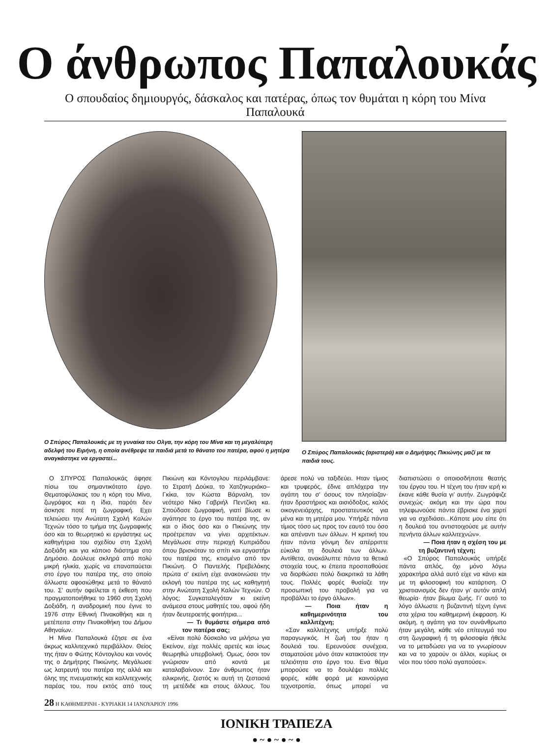Ο άνθρωπος Παπαλουκάς
Ο σπουδαίος δημιουργός, δάσκαλος και πατέρας, όπως τον θυμάται η κόρη του Μίνα Παπαλουκά
Ο Σπύρος Παπαλουκάς με τη γυναίκα του Ολγα, την κόρη του Μίνα και τη μεγαλύτερη αδελφή του Ειρήνη, η οποία ανέθρεψε τα παιδιά μετά το θάνατο του πατέρα, αφού η μητέρα αναγκάστηκε να εργαστεί...
Ο Σπύρος Παπαλουκάς (αριστερά) και ο Δημήτρης Πικιώνης μαζί με τα παιδιά τους.
Ο ΣΠΥΡΟΣ Παπαλουκάς άφησε πίσω του σημαντικότατο έργο. Θεματοφύλακας του η κόρη του Μίνα, ζωγράφος και η ίδια, παρότι δεν άσκησε ποτέ τη ζωγραφική. Εχει τελειώσει την Ανώτατη Σχολή Καλών Τεχνών τόσο το τμήμα της ζωγραφικής όσο και το θεωρητικό κι εργάστηκε ως καθηγήτρια του σχεδίου στη Σχολή Δοξιάδη και για κάποιο διάστημα στο Δημόσιο. Δούλευε σκληρά από πολύ μικρή ηλικία, χωρίς να επαναπαύεται στο έργο του πατέρα της, στο οποίο άλλωστε αφοσιώθηκε μετά το θάνατό του. Σ' αυτήν οφείλεται η έκθεση που πραγματοποιήθηκε το 1960 στη Σχολή Δοξιάδη, η αναδρομική που έγινε το 1976 στην Εθνική Πινακοθήκη και η μετέπειτα στην Πινακοθήκη του Δήμου Αθηναίων.
Η Μίνα Παπαλουκά έζησε σε ένα άκρως καλλιτεχνικό περιβάλλον. Θείος της ήταν ο Φώτης Κόντογλου και νονός της ο Δημήτρης Πικιώνης. Μεγάλωσε ως λατρευτή του πατέρα της αλλά και όλης της πνευματικής και καλλιτεχνικής παρέας του, που εκτός από τους Πικιώνη και Κόντογλου περιλάμβανε: το Στρατή Δούκα, το Χατζηκυριάκο–Γκίκα, τον Κώστα Βάρναλη, τον νεότερο Νίκο Γαβριήλ Πεντζίκη κα. Σπούδασε ζωγραφική, γιατί βίωσε κι αγάπησε το έργο του πατέρα της, αν και ο ίδιος όσο και ο Πικιώνης την προέτρεπαν να γίνει αρχιτέκτων. Μεγάλωσε στην περιοχή Κυπριάδου όπου βρισκόταν το σπίτι και εργαστήρι του πατέρα της, κτισμένο από τον Πικιώνη. Ο Παντελής Πρεβελάκης πρώτα σ' εκείνη είχε ανακοινώσει την εκλογή του πατέρα της ως καθηγητή στην Ανώτατη Σχολή Καλών Τεχνών. Ο λόγος; Συγκαταλεγόταν κι εκείνη ανάμεσα στους μαθητές του, αφού ήδη ήταν δευτεροετής φοιτήτρια...
— Τι θυμάστε σήμερα από τον πατέρα σας;
«Είναι πολύ δύσκολο να μιλήσω για Εκείνον, είχε πολλές αρετές και ίσως θεωρηθώ υπερβολική. Ομως, όσοι τον γνώρισαν από κοντά με καταλαβαίνουν. Σαν άνθρωπος ήταν ειλικρινής, ζεστός κι αυτή τη ζεστασιά τη μετέδιδε και στους άλλους. Του άρεσε πολύ να ταξιδεύει. Ηταν τίμιος και τρυφερός, έδινε απλόχερα την αγάπη του σ' όσους τον πλησίαζαν· ήταν δραστήριος και αισιόδοξος, καλός οικογενειάρχης, προστατευτικός για μένα και τη μητέρα μου. Υπήρξε πάντα τίμιος τόσο ως προς τον εαυτό του όσο και απέναντι των άλλων. Η κριτική του ήταν πάντα γόνιμη δεν απέρριπτε εύκολα τη δουλειά των άλλων. Αντίθετα, ανακάλυπτε πάντα τα θετικά στοιχεία τους, κι έπειτα προσπαθούσε να διορθώσει πολύ διακριτικά τα λάθη τους. Πολλές φορές θυσίαζε την προσωπική του προβολή για να προβάλλει το έργο άλλων».
— Ποια ήταν η καθημερινότητα του καλλιτέχνη;
«Σαν καλλιτέχνης υπήρξε πολύ παραγωγικός. Η ζωή του ήταν η δουλειά του. Ερευνούσε συνέχεια, σταματούσε μόνο όταν κατακτούσε την τελειότητα στο έργο του. Ενα θέμα μπορούσε να το δουλέψει πολλές φορές, κάθε φορά με καινούργια τεχνοτροπία, όπως μπορεί να διαπιστώσει ο οποιοσδήποτε θεατής του έργου του. Η τέχνη του ήταν ιερή κι έκανε κάθε θυσία γι' αυτήν. Ζωγράφιζε συνεχώς· ακόμη και την ώρα που τηλεφωνούσε πάντα έβρισκε ένα χαρτί για να σχεδιάσει...Κάποτε μου είπε ότι η δουλειά του αντιστοιχούσε με αυτήν πενήντα άλλων καλλιτεχνών».
— Ποια ήταν η σχέση του με τη βυζαντινή τέχνη;
«Ο Σπύρος Παπαλουκάς υπήρξε πάντα απλός, όχι μόνο λόγω χαρακτήρα αλλά αυτό είχε να κάνει και με τη φιλοσοφική του κατάρτιση. Ο χριστιανισμός δεν ήταν γι' αυτόν απλή θεωρία· ήταν βίωμα ζωής. Γι' αυτό το λόγο άλλωστε η βυζαντινή τέχνη έγινε στα χέρια του καθημερινή έκφραση. Κι ακόμη, η αγάπη για τον συνάνθρωπο ήταν μεγάλη, κάθε νέο επίτευγμά του στη ζωγραφική ή τη φιλοσοφία ήθελε να το μεταδώσει για να το γνωρίσουν και να το χαρούν οι άλλοι, κυρίως οι νέοι που τόσο πολύ αγαπούσε».
28 Η ΚΑΘΗΜΕΡΙΝΗ - ΚΥΡΙΑΚΗ 14 ΙΑΝΟΥΑΡΙΟΥ 1996
ΙΟΝΙΚΗ ΤΡΑΠΕΖΑ
● ~ ● ~ ● ~ ●